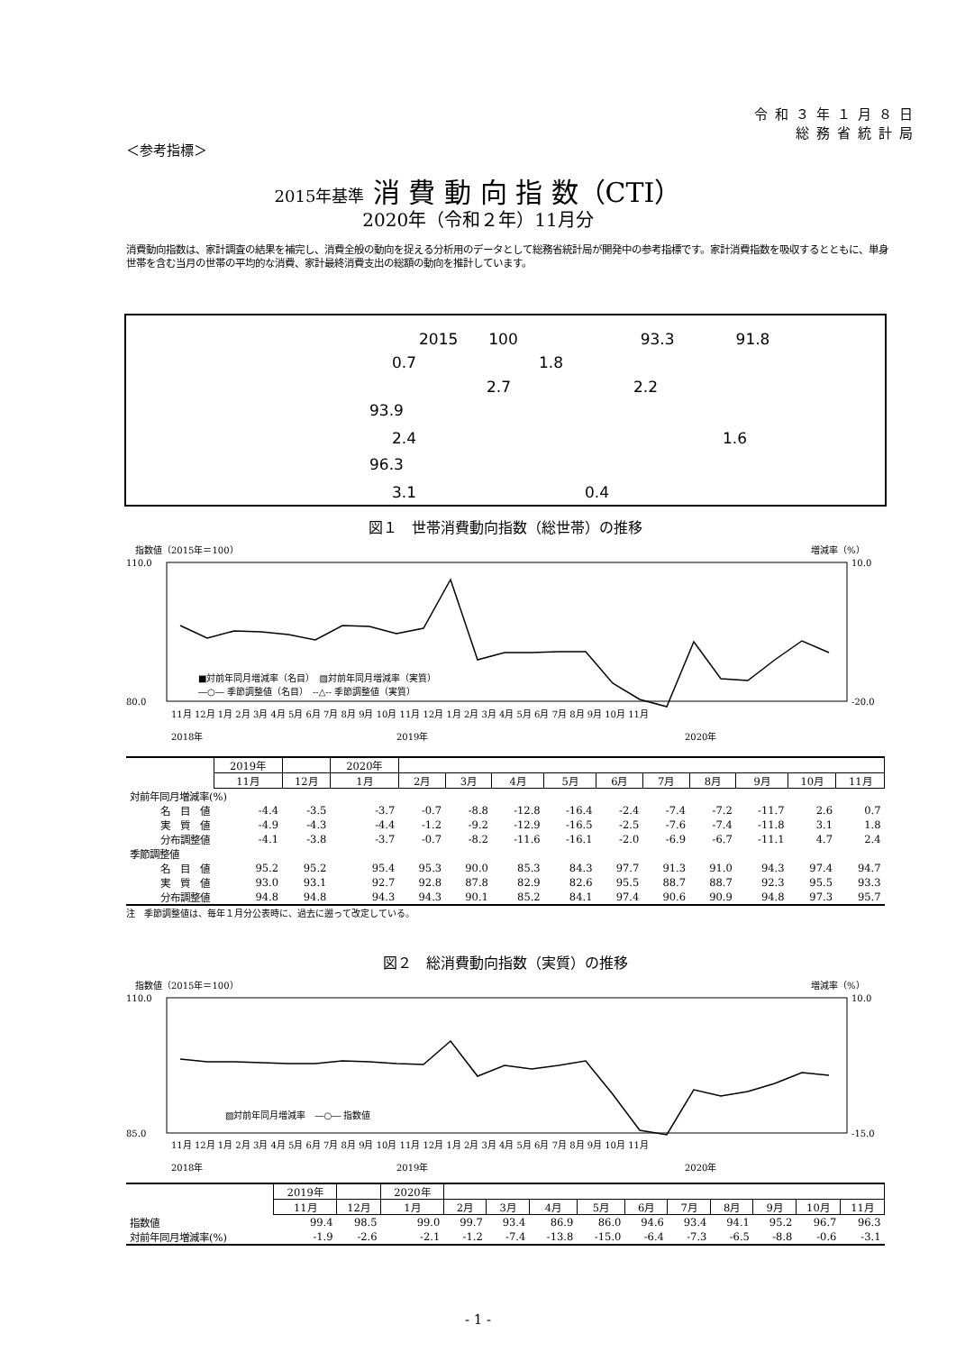令和３年１月８日
総務省統計局
＜参考指標＞
2015年基準 消 費 動 向 指 数（CTI）
2020年（令和２年）11月分
消費動向指数は、家計調査の結果を補完し、消費全般の動向を捉える分析用のデータとして総務省統計局が開発中の参考指標です。家計消費指数を吸収するとともに、単身世帯を含む当月の世帯の平均的な消費、家計最終消費支出の総額の動向を推計しています。
2015　　100　　　　　　　　93.3　　　　91.8
0.7　　　　　　　　1.8
2.7　　　　　　　　2.2
93.9
2.4　　　　　　　　　　　　　　　　　　　　1.6
96.3
3.1　　　　　　　　　　　0.4
図１　世帯消費動向指数（総世帯）の推移
指数値（2015年＝100）
増減率（%）
110.0
80.0
10.0
-20.0
■対前年同月増減率（名目）　▨対前年同月増減率（実質）
―○― 季節調整値（名目）　--△-- 季節調整値（実質）
11月 12月 1月 2月 3月 4月 5月 6月 7月 8月 9月 10月 11月 12月 1月 2月 3月 4月 5月 6月 7月 8月 9月 10月 11月
2018年
2019年
2020年
| | 2019年 | | 2020年 | | | | | | | | | | |
| | 11月 | 12月 | 1月 | 2月 | 3月 | 4月 | 5月 | 6月 | 7月 | 8月 | 9月 | 10月 | 11月 |
| 対前年同月増減率(%) | | | | | | | | | | | | | |
| 名 目 値 | -4.4 | -3.5 | -3.7 | -0.7 | -8.8 | -12.8 | -16.4 | -2.4 | -7.4 | -7.2 | -11.7 | 2.6 | 0.7 |
| 実 質 値 | -4.9 | -4.3 | -4.4 | -1.2 | -9.2 | -12.9 | -16.5 | -2.5 | -7.6 | -7.4 | -11.8 | 3.1 | 1.8 |
| 分布調整値 | -4.1 | -3.8 | -3.7 | -0.7 | -8.2 | -11.6 | -16.1 | -2.0 | -6.9 | -6.7 | -11.1 | 4.7 | 2.4 |
| 季節調整値 | | | | | | | | | | | | | |
| 名 目 値 | 95.2 | 95.2 | 95.4 | 95.3 | 90.0 | 85.3 | 84.3 | 97.7 | 91.3 | 91.0 | 94.3 | 97.4 | 94.7 |
| 実 質 値 | 93.0 | 93.1 | 92.7 | 92.8 | 87.8 | 82.9 | 82.6 | 95.5 | 88.7 | 88.7 | 92.3 | 95.5 | 93.3 |
| 分布調整値 | 94.8 | 94.8 | 94.3 | 94.3 | 90.1 | 85.2 | 84.1 | 97.4 | 90.6 | 90.9 | 94.8 | 97.3 | 95.7 |
注　季節調整値は、毎年１月分公表時に、過去に遡って改定している。
図２　総消費動向指数（実質）の推移
指数値（2015年＝100）
増減率（%）
110.0
85.0
10.0
-15.0
▨対前年同月増減率　―○― 指数値
11月 12月 1月 2月 3月 4月 5月 6月 7月 8月 9月 10月 11月 12月 1月 2月 3月 4月 5月 6月 7月 8月 9月 10月 11月
2018年
2019年
2020年
| | 2019年 | | 2020年 | | | | | | | | | | |
| | 11月 | 12月 | 1月 | 2月 | 3月 | 4月 | 5月 | 6月 | 7月 | 8月 | 9月 | 10月 | 11月 |
| 指数値 | 99.4 | 98.5 | 99.0 | 99.7 | 93.4 | 86.9 | 86.0 | 94.6 | 93.4 | 94.1 | 95.2 | 96.7 | 96.3 |
| 対前年同月増減率(%) | -1.9 | -2.6 | -2.1 | -1.2 | -7.4 | -13.8 | -15.0 | -6.4 | -7.3 | -6.5 | -8.8 | -0.6 | -3.1 |
- 1 -